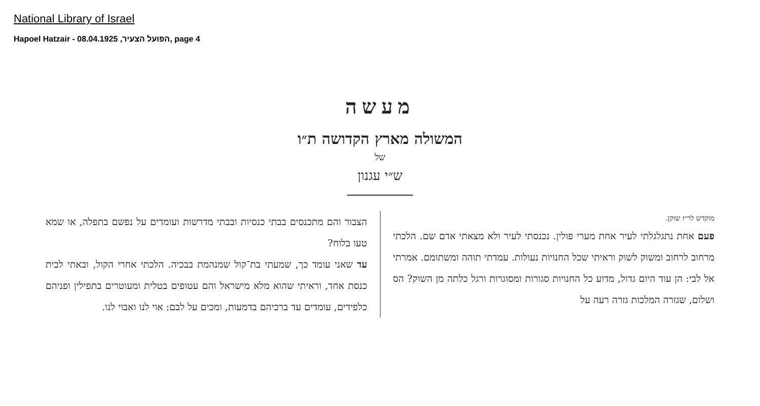National Library of Israel
Hapoel Hatzair - הפועל הצעיר, 08.04.1925, page 4
מעשה
המשולה מארץ הקדושה ת״ו
של
ש״י עגנון
מוקדש לר״ז שוקן.
פעם אחת נתגלגלתי לעיר אחת מערי פולין. נכנסתי לעיר ולא מצאתי אדם שם. הלכתי מרחוב לרחוב ומשוק לשוק וראיתי שכל החנויות נעולות. עמדתי תוהה ומשתומם. אמרתי אל לבי: הן עוד היום גדול, מדוע כל החנויות סגורות ומסוגרות ורגל כלתה מן השוק? הס ושלום, שגזרה המלכות גזרה רעה על
הצבור והם מתכנסים בבתי כנסיות ובבתי מדרשות ועומדים על נפשם בתפלה, או שמא טעו בלוח?
עד שאני עומד כך, שמעתי בת־קול שמנהמת בבכיה. הלכתי אחרי הקול, ובאתי לבית כנסת אחד, וראיתי שהוא מלא מישראל והם עטופים בטלית ומעוטרים בתפילין ופניהם כלפידים, עומדים עד ברכיהם בדמעות, ומכים על לבם: אוי לנו ואבוי לנו.